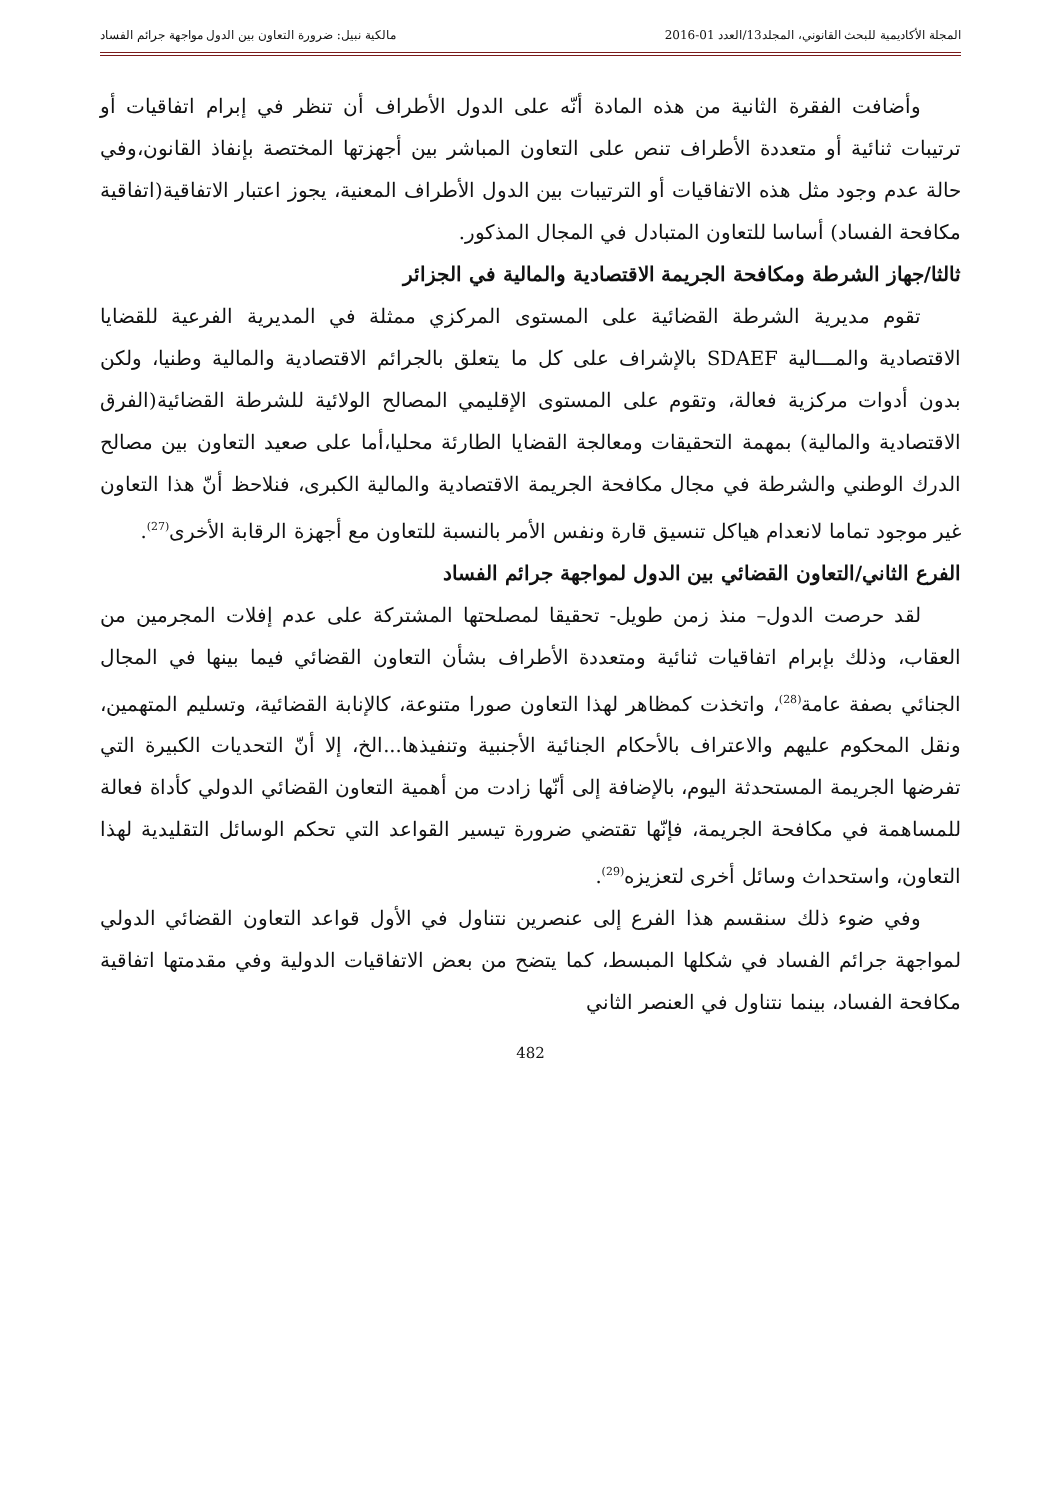المجلة الأكاديمية للبحث القانوني، المجلد13/العدد 01-2016 مالكية نبيل: ضرورة التعاون بين الدول مواجهة جرائم الفساد
وأضافت الفقرة الثانية من هذه المادة أنّه على الدول الأطراف أن تنظر في إبرام اتفاقيات أو ترتيبات ثنائية أو متعددة الأطراف تنص على التعاون المباشر بين أجهزتها المختصة بإنفاذ القانون،وفي حالة عدم وجود مثل هذه الاتفاقيات أو الترتيبات بين الدول الأطراف المعنية، يجوز اعتبار الاتفاقية(اتفاقية مكافحة الفساد) أساسا للتعاون المتبادل في المجال المذكور.
ثالثا/جهاز الشرطة ومكافحة الجريمة الاقتصادية والمالية في الجزائر
تقوم مديرية الشرطة القضائية على المستوى المركزي ممثلة في المديرية الفرعية للقضايا الاقتصادية والمـــالية SDAEF بالإشراف على كل ما يتعلق بالجرائم الاقتصادية والمالية وطنيا، ولكن بدون أدوات مركزية فعالة، وتقوم على المستوى الإقليمي المصالح الولائية للشرطة القضائية(الفرق الاقتصادية والمالية) بمهمة التحقيقات ومعالجة القضايا الطارئة محليا،أما على صعيد التعاون بين مصالح الدرك الوطني والشرطة في مجال مكافحة الجريمة الاقتصادية والمالية الكبرى، فنلاحظ أنّ هذا التعاون غير موجود تماما لانعدام هياكل تنسيق قارة ونفس الأمر بالنسبة للتعاون مع أجهزة الرقابة الأخرى<sup>(27)</sup>.
الفرع الثاني/التعاون القضائي بين الدول لمواجهة جرائم الفساد
لقد حرصت الدول– منذ زمن طويل- تحقيقا لمصلحتها المشتركة على عدم إفلات المجرمين من العقاب، وذلك بإبرام اتفاقيات ثنائية ومتعددة الأطراف بشأن التعاون القضائي فيما بينها في المجال الجنائي بصفة عامة<sup>(28)</sup>، واتخذت كمظاهر لهذا التعاون صورا متنوعة، كالإنابة القضائية، وتسليم المتهمين، ونقل المحكوم عليهم والاعتراف بالأحكام الجنائية الأجنبية وتنفيذها...الخ، إلا أنّ التحديات الكبيرة التي تفرضها الجريمة المستحدثة اليوم، بالإضافة إلى أنّها زادت من أهمية التعاون القضائي الدولي كأداة فعالة للمساهمة في مكافحة الجريمة، فإنّها تقتضي ضرورة تيسير القواعد التي تحكم الوسائل التقليدية لهذا التعاون، واستحداث وسائل أخرى لتعزيزه<sup>(29)</sup>.
وفي ضوء ذلك سنقسم هذا الفرع إلى عنصرين نتناول في الأول قواعد التعاون القضائي الدولي لمواجهة جرائم الفساد في شكلها المبسط، كما يتضح من بعض الاتفاقيات الدولية وفي مقدمتها اتفاقية مكافحة الفساد، بينما نتناول في العنصر الثاني
482